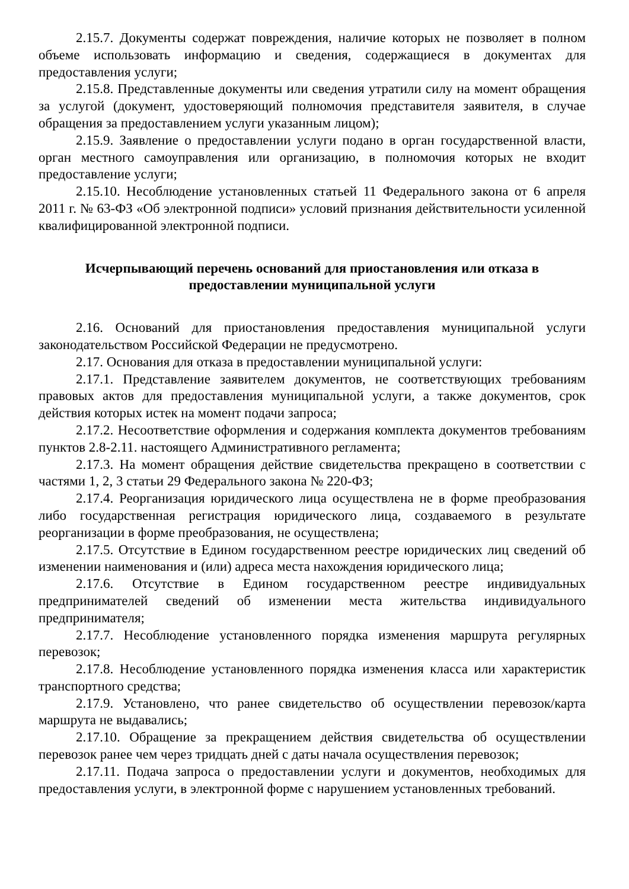2.15.7. Документы содержат повреждения, наличие которых не позволяет в полном объеме использовать информацию и сведения, содержащиеся в документах для предоставления услуги;
2.15.8. Представленные документы или сведения утратили силу на момент обращения за услугой (документ, удостоверяющий полномочия представителя заявителя, в случае обращения за предоставлением услуги указанным лицом);
2.15.9. Заявление о предоставлении услуги подано в орган государственной власти, орган местного самоуправления или организацию, в полномочия которых не входит предоставление услуги;
2.15.10. Несоблюдение установленных статьей 11 Федерального закона от 6 апреля 2011 г. № 63-ФЗ «Об электронной подписи» условий признания действительности усиленной квалифицированной электронной подписи.
Исчерпывающий перечень оснований для приостановления или отказа в предоставлении муниципальной услуги
2.16. Оснований для приостановления предоставления муниципальной услуги законодательством Российской Федерации не предусмотрено.
2.17. Основания для отказа в предоставлении муниципальной услуги:
2.17.1. Представление заявителем документов, не соответствующих требованиям правовых актов для предоставления муниципальной услуги, а также документов, срок действия которых истек на момент подачи запроса;
2.17.2. Несоответствие оформления и содержания комплекта документов требованиям пунктов 2.8-2.11. настоящего Административного регламента;
2.17.3. На момент обращения действие свидетельства прекращено в соответствии с частями 1, 2, 3 статьи 29 Федерального закона № 220-ФЗ;
2.17.4. Реорганизация юридического лица осуществлена не в форме преобразования либо государственная регистрация юридического лица, создаваемого в результате реорганизации в форме преобразования, не осуществлена;
2.17.5. Отсутствие в Едином государственном реестре юридических лиц сведений об изменении наименования и (или) адреса места нахождения юридического лица;
2.17.6. Отсутствие в Едином государственном реестре индивидуальных предпринимателей сведений об изменении места жительства индивидуального предпринимателя;
2.17.7. Несоблюдение установленного порядка изменения маршрута регулярных перевозок;
2.17.8. Несоблюдение установленного порядка изменения класса или характеристик транспортного средства;
2.17.9. Установлено, что ранее свидетельство об осуществлении перевозок/карта маршрута не выдавались;
2.17.10. Обращение за прекращением действия свидетельства об осуществлении перевозок ранее чем через тридцать дней с даты начала осуществления перевозок;
2.17.11. Подача запроса о предоставлении услуги и документов, необходимых для предоставления услуги, в электронной форме с нарушением установленных требований.